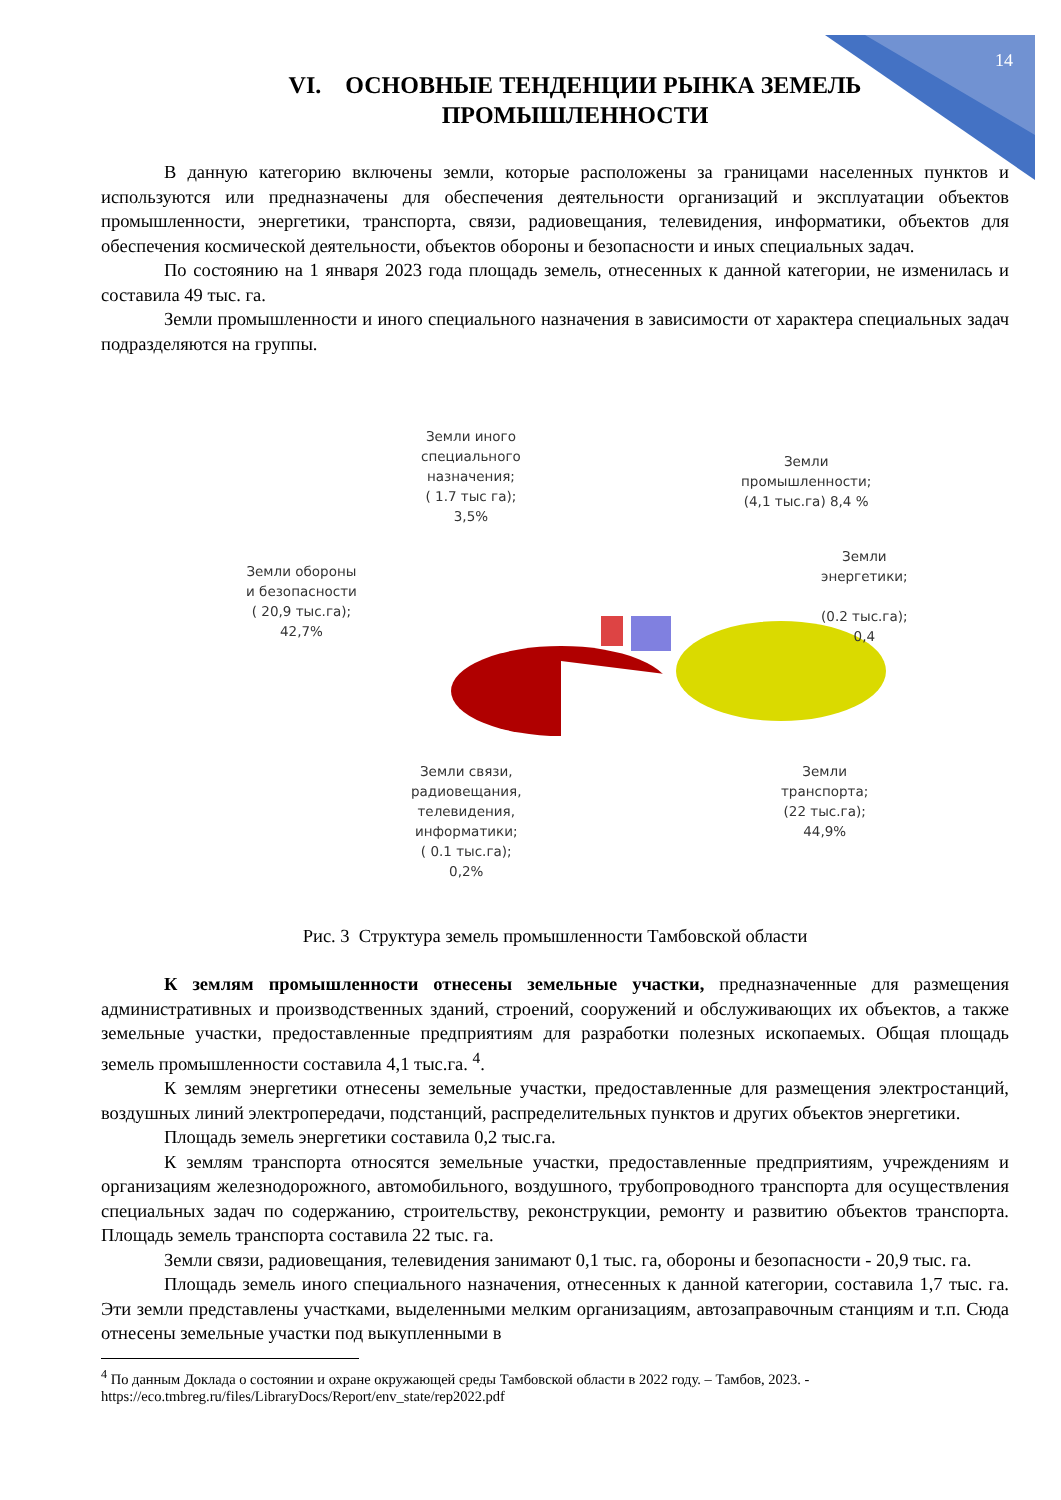14
VI. ОСНОВНЫЕ ТЕНДЕНЦИИ РЫНКА ЗЕМЕЛЬ
ПРОМЫШЛЕННОСТИ
В данную категорию включены земли, которые расположены за границами населенных пунктов и используются или предназначены для обеспечения деятельности организаций и эксплуатации объектов промышленности, энергетики, транспорта, связи, радиовещания, телевидения, информатики, объектов для обеспечения космической деятельности, объектов обороны и безопасности и иных специальных задач.
По состоянию на 1 января 2023 года площадь земель, отнесенных к данной категории, не изменилась и составила 49 тыс. га.
Земли промышленности и иного специального назначения в зависимости от характера специальных задач подразделяются на группы.
Земли иного
специального
назначения;
( 1.7 тыс га);
3,5%
Земли
промышленности;
(4,1 тыс.га) 8,4 %
Земли
энергетики;
(0.2 тыс.га);
0,4
Земли обороны
и безопасности
( 20,9 тыс.га);
42,7%
Земли связи,
радиовещания,
телевидения,
информатики;
( 0.1 тыс.га);
0,2%
Земли
транспорта;
(22 тыс.га);
44,9%
Рис. 3 Структура земель промышленности Тамбовской области
К землям промышленности отнесены земельные участки, предназначенные для размещения административных и производственных зданий, строений, сооружений и обслуживающих их объектов, а также земельные участки, предоставленные предприятиям для разработки полезных ископаемых. Общая площадь земель промышленности составила 4,1 тыс.га. <sup>4</sup>.
К землям энергетики отнесены земельные участки, предоставленные для размещения электростанций, воздушных линий электропередачи, подстанций, распределительных пунктов и других объектов энергетики.
Площадь земель энергетики составила 0,2 тыс.га.
К землям транспорта относятся земельные участки, предоставленные предприятиям, учреждениям и организациям железнодорожного, автомобильного, воздушного, трубопроводного транспорта для осуществления специальных задач по содержанию, строительству, реконструкции, ремонту и развитию объектов транспорта. Площадь земель транспорта составила 22 тыс. га.
Земли связи, радиовещания, телевидения занимают 0,1 тыс. га, обороны и безопасности - 20,9 тыс. га.
Площадь земель иного специального назначения, отнесенных к данной категории, составила 1,7 тыс. га. Эти земли представлены участками, выделенными мелким организациям, автозаправочным станциям и т.п. Сюда отнесены земельные участки под выкупленными в
<sup>4</sup> По данным Доклада о состоянии и охране окружающей среды Тамбовской области в 2022 году. – Тамбов, 2023. - https://eco.tmbreg.ru/files/LibraryDocs/Report/env_state/rep2022.pdf